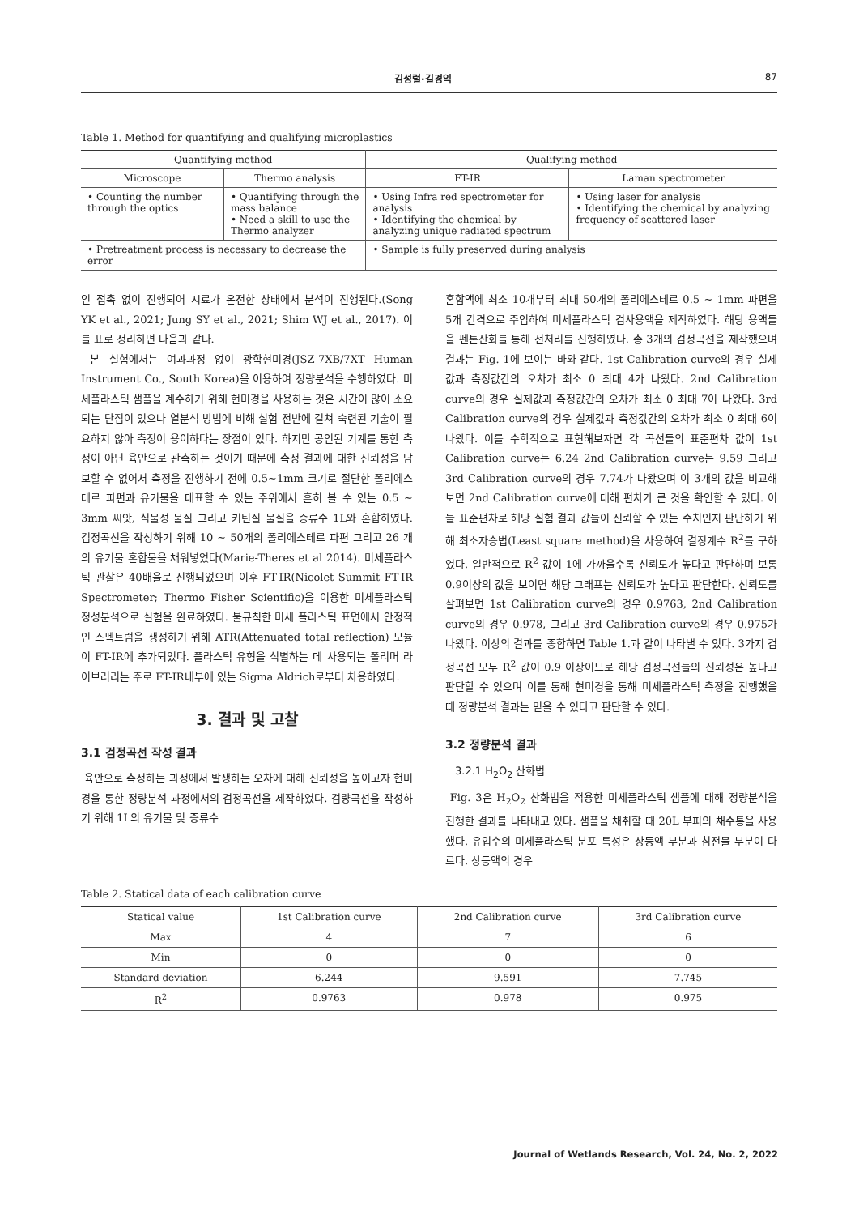김성렬·길경익 87
Table 1. Method for quantifying and qualifying microplastics
| Quantifying method | | Qualifying method | |
| --- | --- | --- | --- |
| Microscope | Thermo analysis | FT-IR | Laman spectrometer |
| • Counting the number through the optics | • Quantifying through the mass balance • Need a skill to use the Thermo analyzer | • Using Infra red spectrometer for analysis • Identifying the chemical by analyzing unique radiated spectrum | • Using laser for analysis • Identifying the chemical by analyzing frequency of scattered laser |
| • Pretreatment process is necessary to decrease the error | | • Sample is fully preserved during analysis | |
인 접촉 없이 진행되어 시료가 온전한 상태에서 분석이 진행된다.(Song YK et al., 2021; Jung SY et al., 2021; Shim WJ et al., 2017). 이를 표로 정리하면 다음과 같다.
본 실험에서는 여과과정 없이 광학현미경(JSZ-7XB/7XT Human Instrument Co., South Korea)을 이용하여 정량분석을 수행하였다. 미세플라스틱 샘플을 계수하기 위해 현미경을 사용하는 것은 시간이 많이 소요되는 단점이 있으나 열분석 방법에 비해 실험 전반에 걸쳐 숙련된 기술이 필요하지 않아 측정이 용이하다는 장점이 있다. 하지만 공인된 기계를 통한 측정이 아닌 육안으로 관측하는 것이기 때문에 측정 결과에 대한 신뢰성을 담보할 수 없어서 측정을 진행하기 전에 0.5~1mm 크기로 절단한 폴리에스테르 파편과 유기물을 대표할 수 있는 주위에서 흔히 볼 수 있는 0.5 ~ 3mm 씨앗, 식물성 물질 그리고 키틴질 물질을 증류수 1L와 혼합하였다. 검정곡선을 작성하기 위해 10 ~ 50개의 폴리에스테르 파편 그리고 26 개의 유기물 혼합물을 채워넣었다(Marie-Theres et al 2014). 미세플라스틱 관찰은 40배율로 진행되었으며 이후 FT-IR(Nicolet Summit FT-IR Spectrometer; Thermo Fisher Scientific)을 이용한 미세플라스틱 정성분석으로 실험을 완료하였다. 불규칙한 미세 플라스틱 표면에서 안정적인 스펙트럼을 생성하기 위해 ATR(Attenuated total reflection) 모듈이 FT-IR에 추가되었다. 플라스틱 유형을 식별하는 데 사용되는 폴리머 라이브러리는 주로 FT-IR내부에 있는 Sigma Aldrich로부터 차용하였다.
3. 결과 및 고찰
3.1 검정곡선 작성 결과
육안으로 측정하는 과정에서 발생하는 오차에 대해 신뢰성을 높이고자 현미경을 통한 정량분석 과정에서의 검정곡선을 제작하였다. 검량곡선을 작성하기 위해 1L의 유기물 및 증류수
혼합액에 최소 10개부터 최대 50개의 폴리에스테르 0.5 ~ 1mm 파편을 5개 간격으로 주입하여 미세플라스틱 검사용액을 제작하였다. 해당 용액들을 펜톤산화를 통해 전처리를 진행하였다. 총 3개의 검정곡선을 제작했으며 결과는 Fig. 1에 보이는 바와 같다. 1st Calibration curve의 경우 실제값과 측정값간의 오차가 최소 0 최대 4가 나왔다. 2nd Calibration curve의 경우 실제값과 측정값간의 오차가 최소 0 최대 7이 나왔다. 3rd Calibration curve의 경우 실제값과 측정값간의 오차가 최소 0 최대 6이 나왔다. 이를 수학적으로 표현해보자면 각 곡선들의 표준편차 값이 1st Calibration curve는 6.24 2nd Calibration curve는 9.59 그리고 3rd Calibration curve의 경우 7.74가 나왔으며 이 3개의 값을 비교해보면 2nd Calibration curve에 대해 편차가 큰 것을 확인할 수 있다. 이들 표준편차로 해당 실험 결과 값들이 신뢰할 수 있는 수치인지 판단하기 위해 최소자승법(Least square method)을 사용하여 결정계수 R<sup>2</sup>를 구하였다. 일반적으로 R<sup>2</sup> 값이 1에 가까울수록 신뢰도가 높다고 판단하며 보통 0.9이상의 값을 보이면 해당 그래프는 신뢰도가 높다고 판단한다. 신뢰도를 살펴보면 1st Calibration curve의 경우 0.9763, 2nd Calibration curve의 경우 0.978, 그리고 3rd Calibration curve의 경우 0.975가 나왔다. 이상의 결과를 종합하면 Table 1.과 같이 나타낼 수 있다. 3가지 검정곡선 모두 R<sup>2</sup> 값이 0.9 이상이므로 해당 검정곡선들의 신뢰성은 높다고 판단할 수 있으며 이를 통해 현미경을 통해 미세플라스틱 측정을 진행했을 때 정량분석 결과는 믿을 수 있다고 판단할 수 있다.
3.2 정량분석 결과
3.2.1 H<sub>2</sub>O<sub>2</sub> 산화법
Fig. 3은 H<sub>2</sub>O<sub>2</sub> 산화법을 적용한 미세플라스틱 샘플에 대해 정량분석을 진행한 결과를 나타내고 있다. 샘플을 채취할 때 20L 부피의 채수통을 사용했다. 유입수의 미세플라스틱 분포 특성은 상등액 부분과 침전물 부분이 다르다. 상등액의 경우
Table 2. Statical data of each calibration curve
| Statical value | 1st Calibration curve | 2nd Calibration curve | 3rd Calibration curve |
| --- | --- | --- | --- |
| Max | 4 | 7 | 6 |
| Min | 0 | 0 | 0 |
| Standard deviation | 6.244 | 9.591 | 7.745 |
| R<sup>2</sup> | 0.9763 | 0.978 | 0.975 |
Journal of Wetlands Research, Vol. 24, No. 2, 2022